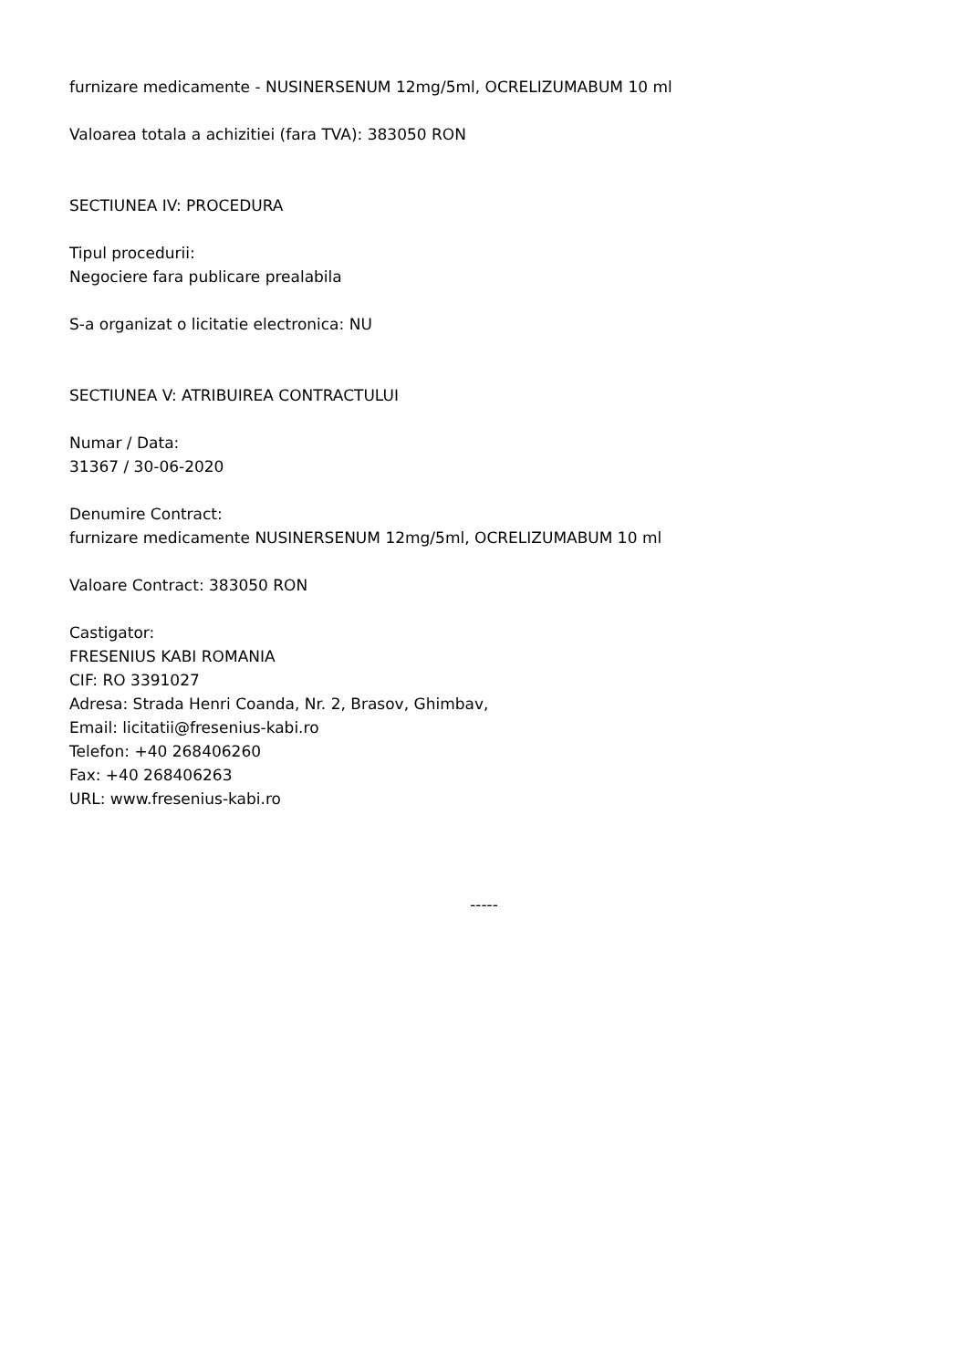furnizare medicamente - NUSINERSENUM 12mg/5ml, OCRELIZUMABUM 10 ml
Valoarea totala a achizitiei (fara TVA): 383050 RON
SECTIUNEA IV: PROCEDURA
Tipul procedurii:
Negociere fara publicare prealabila
S-a organizat o licitatie electronica: NU
SECTIUNEA V: ATRIBUIREA CONTRACTULUI
Numar / Data:
31367 / 30-06-2020
Denumire Contract:
furnizare medicamente NUSINERSENUM 12mg/5ml, OCRELIZUMABUM 10 ml
Valoare Contract: 383050 RON
Castigator:
FRESENIUS KABI ROMANIA
CIF: RO 3391027
Adresa: Strada Henri Coanda, Nr. 2, Brasov, Ghimbav,
Email: licitatii@fresenius-kabi.ro
Telefon: +40 268406260
Fax: +40 268406263
URL: www.fresenius-kabi.ro
-----